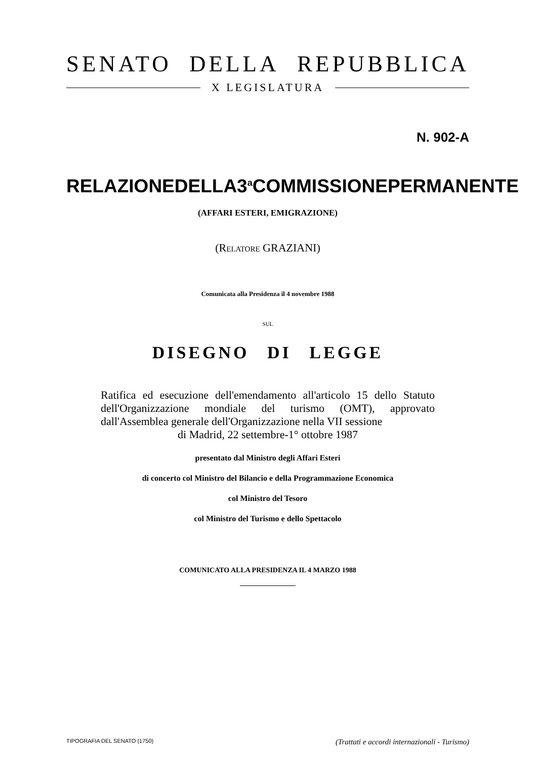SENATO DELLA REPUBBLICA
X LEGISLATURA
N. 902-A
RELAZIONE DELLA 3<sup>a</sup> COMMISSIONE PERMANENTE
(AFFARI ESTERI, EMIGRAZIONE)
(RELATORE GRAZIANI)
Comunicata alla Presidenza il 4 novembre 1988
SUL
DISEGNO DI LEGGE
Ratifica ed esecuzione dell'emendamento all'articolo 15 dello Statuto dell'Organizzazione mondiale del turismo (OMT), approvato dall'Assemblea generale dell'Organizzazione nella VII sessione
di Madrid, 22 settembre-1° ottobre 1987
presentato dal Ministro degli Affari Esteri
di concerto col Ministro del Bilancio e della Programmazione Economica
col Ministro del Tesoro
col Ministro del Turismo e dello Spettacolo
COMUNICATO ALLA PRESIDENZA IL 4 MARZO 1988
TIPOGRAFIA DEL SENATO (1750) (Trattati e accordi internazionali - Turismo)